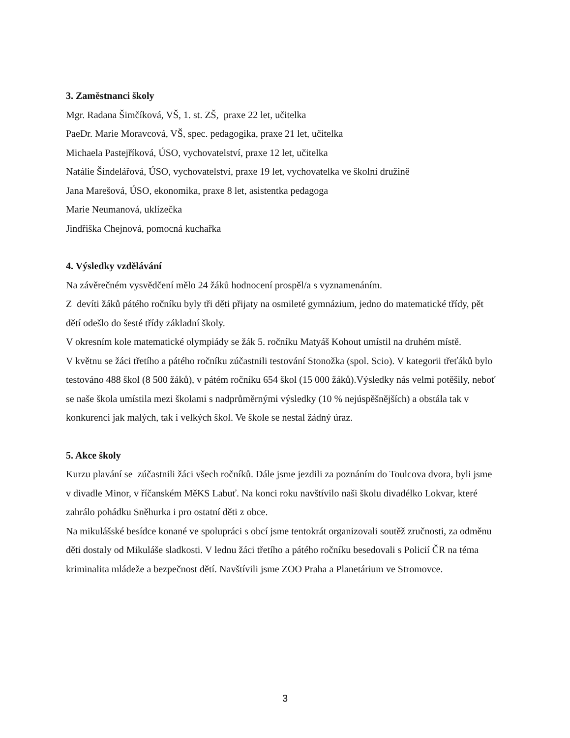3. Zaměstnanci školy
Mgr. Radana Šimčíková, VŠ, 1. st. ZŠ, praxe 22 let, učitelka
PaeDr. Marie Moravcová, VŠ, spec. pedagogika, praxe 21 let, učitelka
Michaela Pastejříková, ÚSO, vychovatelství, praxe 12 let, učitelka
Natálie Šindelářová, ÚSO, vychovatelství, praxe 19 let, vychovatelka ve školní družině
Jana Marešová, ÚSO, ekonomika, praxe 8 let, asistentka pedagoga
Marie Neumanová, uklízečka
Jindřiška Chejnová, pomocná kuchařka
4. Výsledky vzdělávání
Na závěrečném vysvědčení mělo 24 žáků hodnocení prospěl/a s vyznamenáním.
Z devíti žáků pátého ročníku byly tři děti přijaty na osmileté gymnázium, jedno do matematické třídy, pět dětí odešlo do šesté třídy základní školy.
V okresním kole matematické olympiády se žák 5. ročníku Matyáš Kohout umístil na druhém místě.
V květnu se žáci třetího a pátého ročníku zúčastnili testování Stonožka (spol. Scio). V kategorii třeťáků bylo testováno 488 škol (8 500 žáků), v pátém ročníku 654 škol (15 000 žáků).Výsledky nás velmi potěšily, neboť se naše škola umístila mezi školami s nadprůměrnými výsledky (10 % nejúspěšnějších) a obstála tak v konkurenci jak malých, tak i velkých škol. Ve škole se nestal žádný úraz.
5. Akce školy
Kurzu plavání se zúčastnili žáci všech ročníků. Dále jsme jezdili za poznáním do Toulcova dvora, byli jsme v divadle Minor, v říčanském MěKS Labuť. Na konci roku navštívilo naši školu divadélko Lokvar, které zahrálo pohádku Sněhurka i pro ostatní děti z obce.
Na mikulášské besídce konané ve spolupráci s obcí jsme tentokrát organizovali soutěž zručnosti, za odměnu děti dostaly od Mikuláše sladkosti. V lednu žáci třetího a pátého ročníku besedovali s Policií ČR na téma kriminalita mládeže a bezpečnost dětí. Navštívili jsme ZOO Praha a Planetárium ve Stromovce.
3